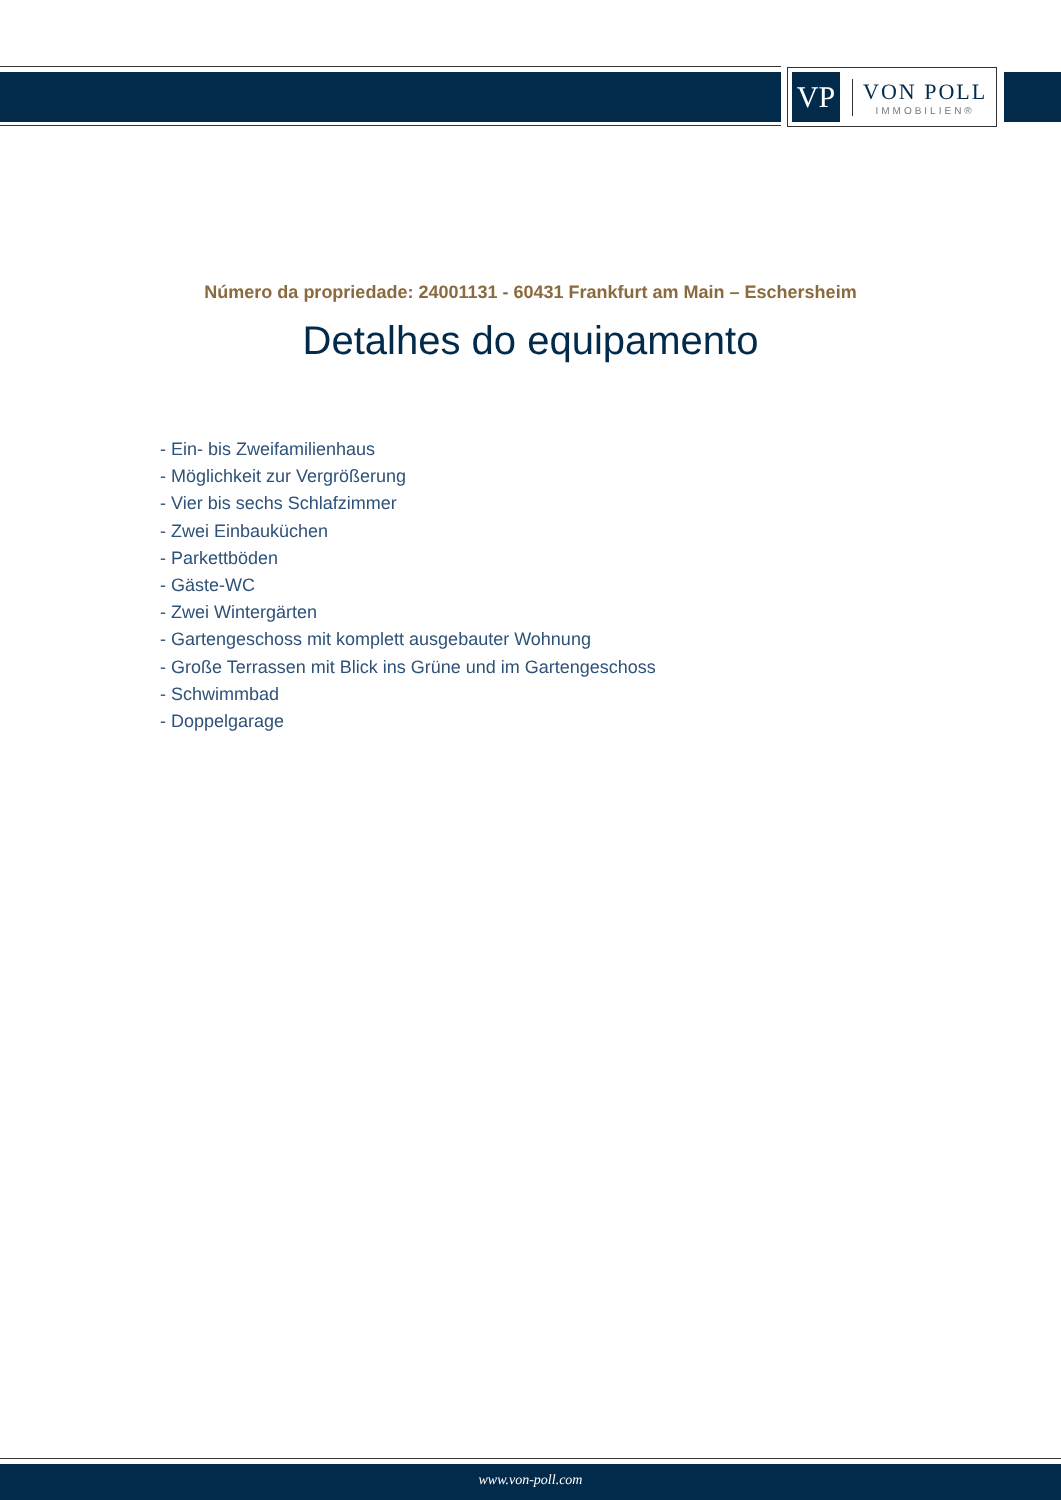VP
VON POLL
IMMOBILIEN®
Número da propriedade: 24001131 - 60431 Frankfurt am Main – Eschersheim
Detalhes do equipamento
- Ein- bis Zweifamilienhaus
- Möglichkeit zur Vergrößerung
- Vier bis sechs Schlafzimmer
- Zwei Einbauküchen
- Parkettböden
- Gäste-WC
- Zwei Wintergärten
- Gartengeschoss mit komplett ausgebauter Wohnung
- Große Terrassen mit Blick ins Grüne und im Gartengeschoss
- Schwimmbad
- Doppelgarage
www.von-poll.com